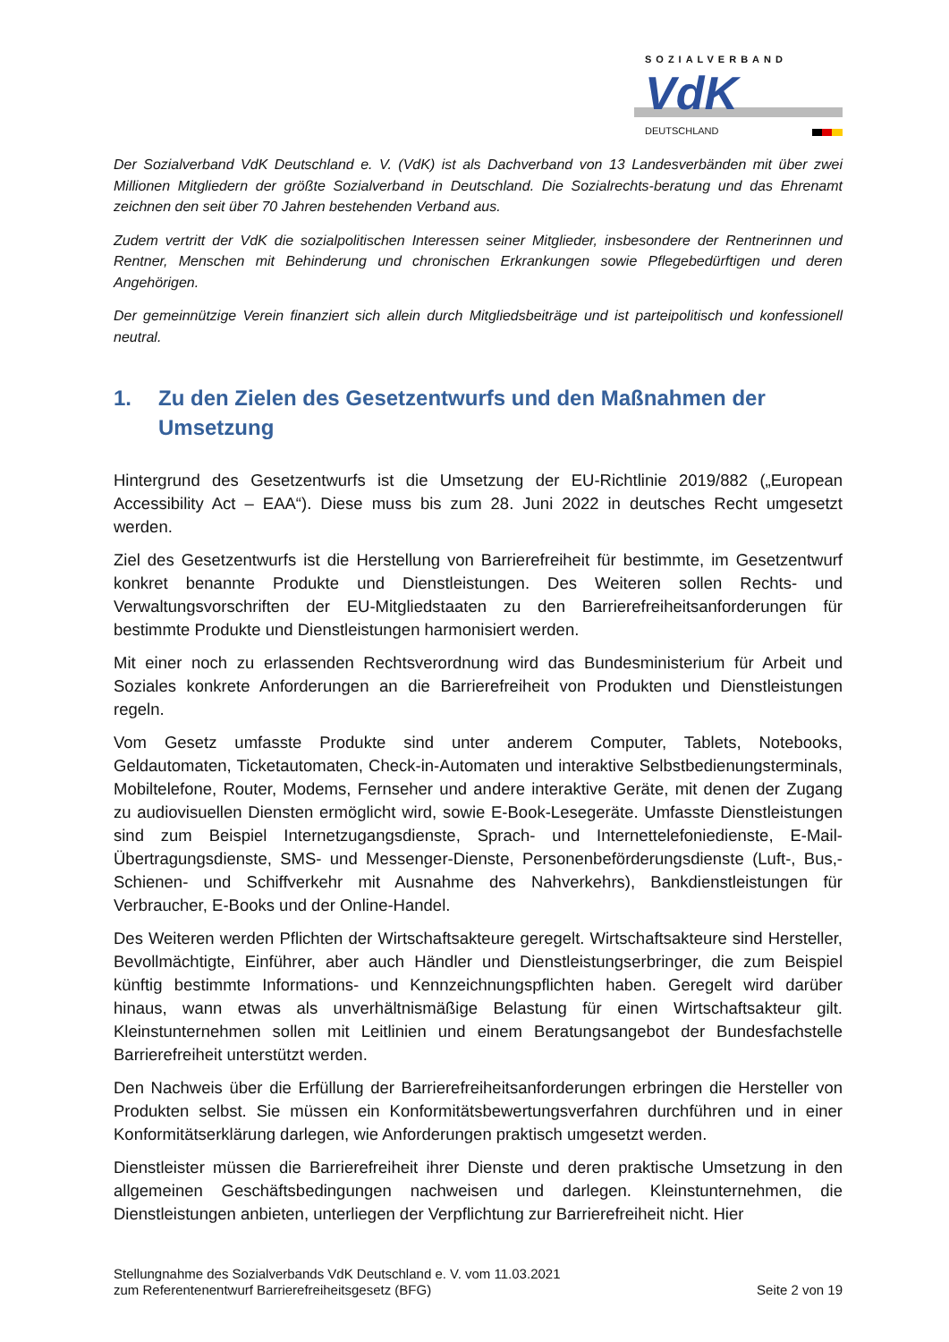SOZIALVERBAND
VdK
DEUTSCHLAND
Der Sozialverband VdK Deutschland e. V. (VdK) ist als Dachverband von 13 Landesverbänden mit über zwei Millionen Mitgliedern der größte Sozialverband in Deutschland. Die Sozialrechts-beratung und das Ehrenamt zeichnen den seit über 70 Jahren bestehenden Verband aus.
Zudem vertritt der VdK die sozialpolitischen Interessen seiner Mitglieder, insbesondere der Rentnerinnen und Rentner, Menschen mit Behinderung und chronischen Erkrankungen sowie Pflegebedürftigen und deren Angehörigen.
Der gemeinnützige Verein finanziert sich allein durch Mitgliedsbeiträge und ist parteipolitisch und konfessionell neutral.
1. Zu den Zielen des Gesetzentwurfs und den Maßnahmen der Umsetzung
Hintergrund des Gesetzentwurfs ist die Umsetzung der EU-Richtlinie 2019/882 („European Accessibility Act – EAA“). Diese muss bis zum 28. Juni 2022 in deutsches Recht umgesetzt werden.
Ziel des Gesetzentwurfs ist die Herstellung von Barrierefreiheit für bestimmte, im Gesetzentwurf konkret benannte Produkte und Dienstleistungen. Des Weiteren sollen Rechts- und Verwaltungsvorschriften der EU-Mitgliedstaaten zu den Barrierefreiheitsanforderungen für bestimmte Produkte und Dienstleistungen harmonisiert werden.
Mit einer noch zu erlassenden Rechtsverordnung wird das Bundesministerium für Arbeit und Soziales konkrete Anforderungen an die Barrierefreiheit von Produkten und Dienstleistungen regeln.
Vom Gesetz umfasste Produkte sind unter anderem Computer, Tablets, Notebooks, Geldautomaten, Ticketautomaten, Check-in-Automaten und interaktive Selbstbedienungsterminals, Mobiltelefone, Router, Modems, Fernseher und andere interaktive Geräte, mit denen der Zugang zu audiovisuellen Diensten ermöglicht wird, sowie E-Book-Lesegeräte. Umfasste Dienstleistungen sind zum Beispiel Internetzugangsdienste, Sprach- und Internettelefoniedienste, E-Mail-Übertragungsdienste, SMS- und Messenger-Dienste, Personenbeförderungsdienste (Luft-, Bus,- Schienen- und Schiffverkehr mit Ausnahme des Nahverkehrs), Bankdienstleistungen für Verbraucher, E-Books und der Online-Handel.
Des Weiteren werden Pflichten der Wirtschaftsakteure geregelt. Wirtschaftsakteure sind Hersteller, Bevollmächtigte, Einführer, aber auch Händler und Dienstleistungserbringer, die zum Beispiel künftig bestimmte Informations- und Kennzeichnungspflichten haben. Geregelt wird darüber hinaus, wann etwas als unverhältnismäßige Belastung für einen Wirtschaftsakteur gilt. Kleinstunternehmen sollen mit Leitlinien und einem Beratungsangebot der Bundesfachstelle Barrierefreiheit unterstützt werden.
Den Nachweis über die Erfüllung der Barrierefreiheitsanforderungen erbringen die Hersteller von Produkten selbst. Sie müssen ein Konformitätsbewertungsverfahren durchführen und in einer Konformitätserklärung darlegen, wie Anforderungen praktisch umgesetzt werden.
Dienstleister müssen die Barrierefreiheit ihrer Dienste und deren praktische Umsetzung in den allgemeinen Geschäftsbedingungen nachweisen und darlegen. Kleinstunternehmen, die Dienstleistungen anbieten, unterliegen der Verpflichtung zur Barrierefreiheit nicht. Hier
Stellungnahme des Sozialverbands VdK Deutschland e. V. vom 11.03.2021
zum Referentenentwurf Barrierefreiheitsgesetz (BFG)
Seite 2 von 19